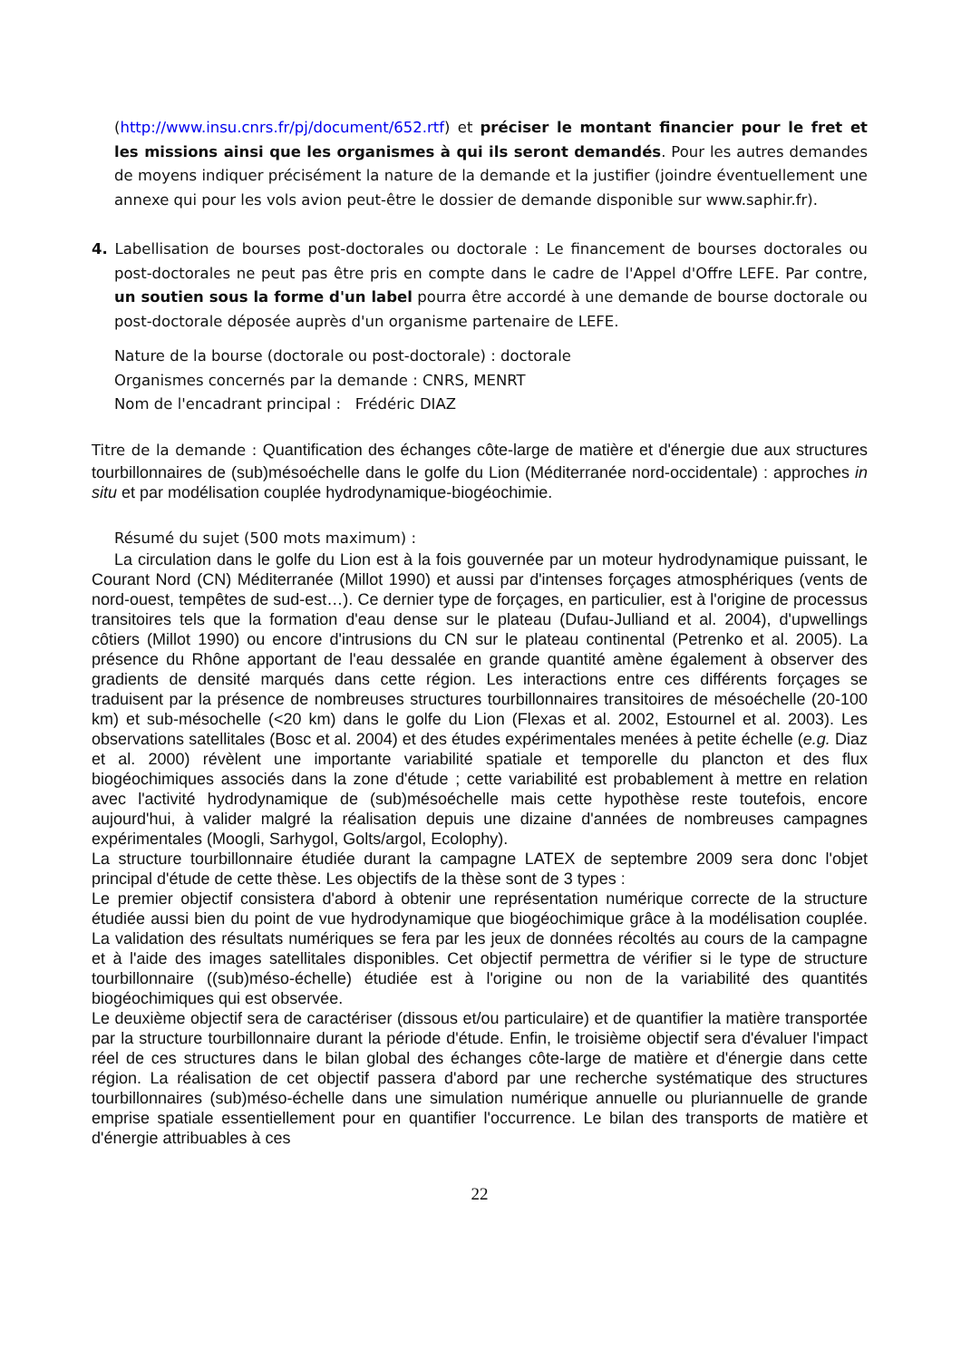(http://www.insu.cnrs.fr/pj/document/652.rtf) et préciser le montant financier pour le fret et les missions ainsi que les organismes à qui ils seront demandés. Pour les autres demandes de moyens indiquer précisément la nature de la demande et la justifier (joindre éventuellement une annexe qui pour les vols avion peut-être le dossier de demande disponible sur www.saphir.fr).
4. Labellisation de bourses post-doctorales ou doctorale : Le financement de bourses doctorales ou post-doctorales ne peut pas être pris en compte dans le cadre de l'Appel d'Offre LEFE. Par contre, un soutien sous la forme d'un label pourra être accordé à une demande de bourse doctorale ou post-doctorale déposée auprès d'un organisme partenaire de LEFE.
Nature de la bourse (doctorale ou post-doctorale) : doctorale
Organismes concernés par la demande : CNRS, MENRT
Nom de l'encadrant principal : Frédéric DIAZ
Titre de la demande : Quantification des échanges côte-large de matière et d'énergie due aux structures tourbillonnaires de (sub)mésoéchelle dans le golfe du Lion (Méditerranée nord-occidentale) : approches in situ et par modélisation couplée hydrodynamique-biogéochimie.
Résumé du sujet (500 mots maximum) :
La circulation dans le golfe du Lion est à la fois gouvernée par un moteur hydrodynamique puissant, le Courant Nord (CN) Méditerranée (Millot 1990) et aussi par d'intenses forçages atmosphériques (vents de nord-ouest, tempêtes de sud-est…). Ce dernier type de forçages, en particulier, est à l'origine de processus transitoires tels que la formation d'eau dense sur le plateau (Dufau-Julliand et al. 2004), d'upwellings côtiers (Millot 1990) ou encore d'intrusions du CN sur le plateau continental (Petrenko et al. 2005). La présence du Rhône apportant de l'eau dessalée en grande quantité amène également à observer des gradients de densité marqués dans cette région. Les interactions entre ces différents forçages se traduisent par la présence de nombreuses structures tourbillonnaires transitoires de mésoéchelle (20-100 km) et sub-mésochelle (<20 km) dans le golfe du Lion (Flexas et al. 2002, Estournel et al. 2003). Les observations satellitales (Bosc et al. 2004) et des études expérimentales menées à petite échelle (e.g. Diaz et al. 2000) révèlent une importante variabilité spatiale et temporelle du plancton et des flux biogéochimiques associés dans la zone d'étude ; cette variabilité est probablement à mettre en relation avec l'activité hydrodynamique de (sub)mésoéchelle mais cette hypothèse reste toutefois, encore aujourd'hui, à valider malgré la réalisation depuis une dizaine d'années de nombreuses campagnes expérimentales (Moogli, Sarhygol, Golts/argol, Ecolophy).
La structure tourbillonnaire étudiée durant la campagne LATEX de septembre 2009 sera donc l'objet principal d'étude de cette thèse. Les objectifs de la thèse sont de 3 types :
Le premier objectif consistera d'abord à obtenir une représentation numérique correcte de la structure étudiée aussi bien du point de vue hydrodynamique que biogéochimique grâce à la modélisation couplée. La validation des résultats numériques se fera par les jeux de données récoltés au cours de la campagne et à l'aide des images satellitales disponibles. Cet objectif permettra de vérifier si le type de structure tourbillonnaire ((sub)méso-échelle) étudiée est à l'origine ou non de la variabilité des quantités biogéochimiques qui est observée.
Le deuxième objectif sera de caractériser (dissous et/ou particulaire) et de quantifier la matière transportée par la structure tourbillonnaire durant la période d'étude. Enfin, le troisième objectif sera d'évaluer l'impact réel de ces structures dans le bilan global des échanges côte-large de matière et d'énergie dans cette région. La réalisation de cet objectif passera d'abord par une recherche systématique des structures tourbillonnaires (sub)méso-échelle dans une simulation numérique annuelle ou pluriannuelle de grande emprise spatiale essentiellement pour en quantifier l'occurrence. Le bilan des transports de matière et d'énergie attribuables à ces
22